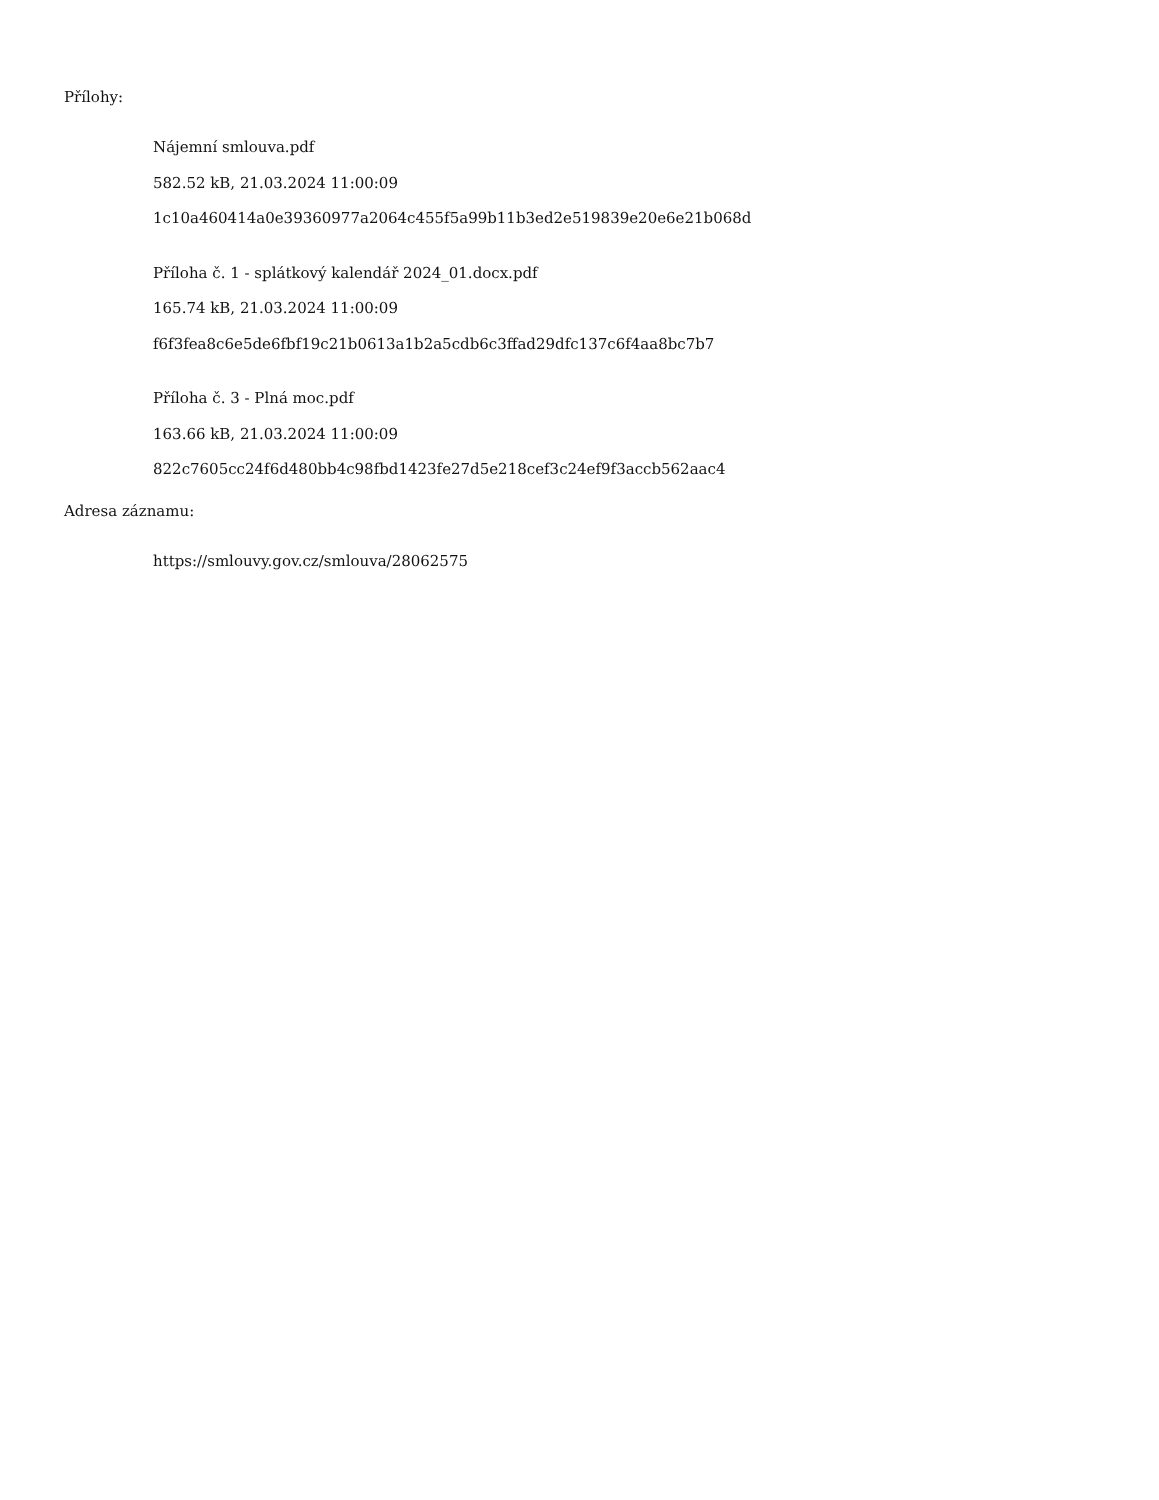Přílohy:
Nájemní smlouva.pdf
582.52 kB, 21.03.2024 11:00:09
1c10a460414a0e39360977a2064c455f5a99b11b3ed2e519839e20e6e21b068d
Příloha č. 1 - splátkový kalendář 2024_01.docx.pdf
165.74 kB, 21.03.2024 11:00:09
f6f3fea8c6e5de6fbf19c21b0613a1b2a5cdb6c3ffad29dfc137c6f4aa8bc7b7
Příloha č. 3 - Plná moc.pdf
163.66 kB, 21.03.2024 11:00:09
822c7605cc24f6d480bb4c98fbd1423fe27d5e218cef3c24ef9f3accb562aac4
Adresa záznamu:
https://smlouvy.gov.cz/smlouva/28062575